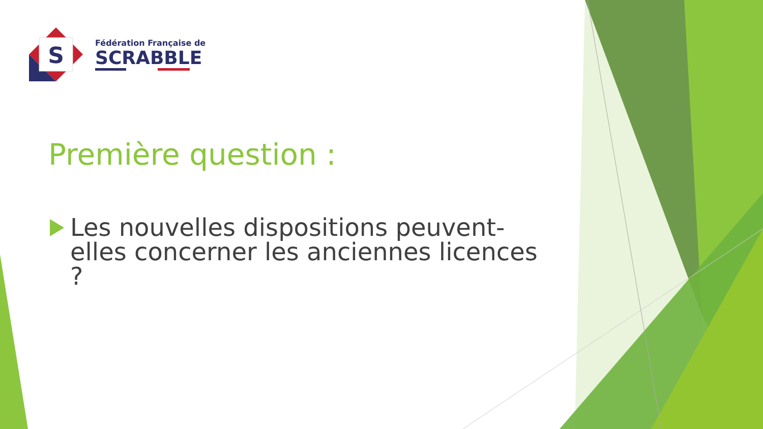S
Fédération Française de
SCRABBLE
Première question :
Les nouvelles dispositions peuvent-elles concerner les anciennes licences ?